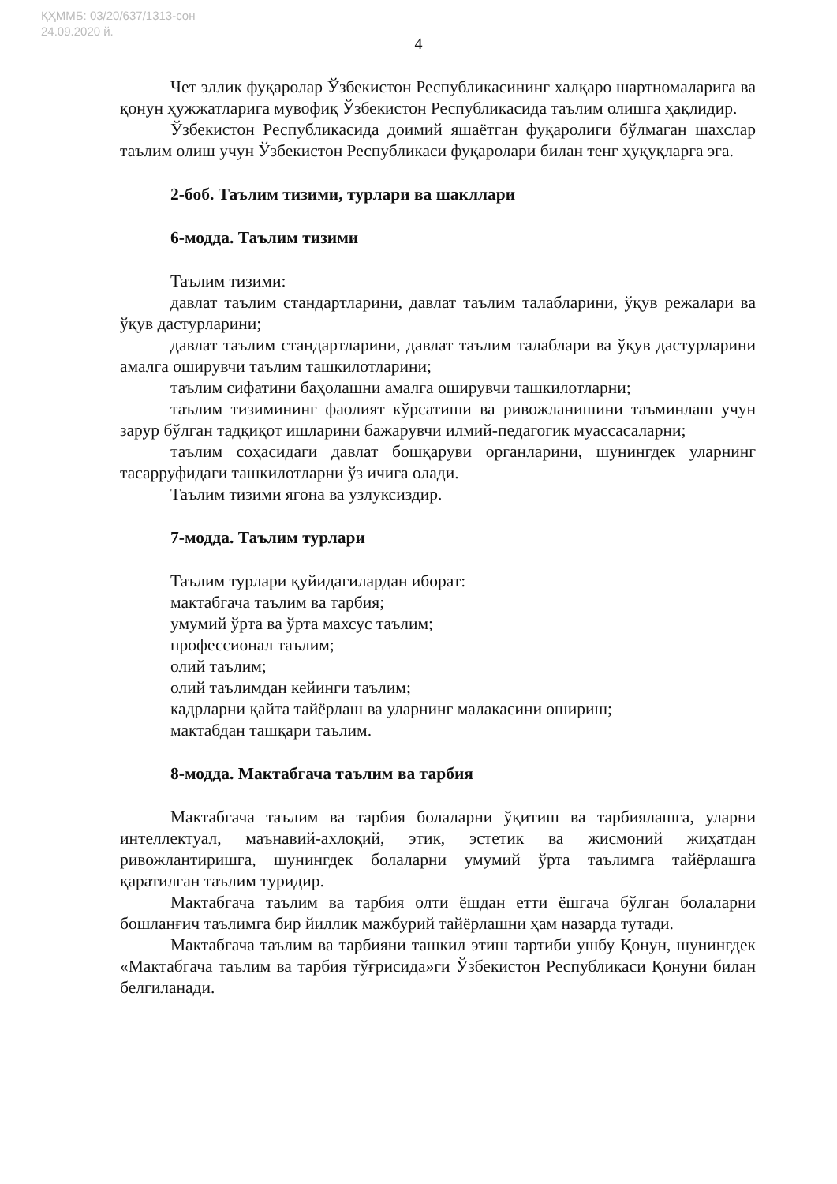ҚҲММБ: 03/20/637/1313-сон
24.09.2020 й.
4
Чет эллик фуқаролар Ўзбекистон Республикасининг халқаро шартномаларига ва қонун ҳужжатларига мувофиқ Ўзбекистон Республикасида таълим олишга ҳақлидир.
Ўзбекистон Республикасида доимий яшаётган фуқаролиги бўлмаган шахслар таълим олиш учун Ўзбекистон Республикаси фуқаролари билан тенг ҳуқуқларга эга.
2-боб. Таълим тизими, турлари ва шакллари
6-модда. Таълим тизими
Таълим тизими:
давлат таълим стандартларини, давлат таълим талабларини, ўқув режалари ва ўқув дастурларини;
давлат таълим стандартларини, давлат таълим талаблари ва ўқув дастурларини амалга оширувчи таълим ташкилотларини;
таълим сифатини баҳолашни амалга оширувчи ташкилотларни;
таълим тизимининг фаолият кўрсатиши ва ривожланишини таъминлаш учун зарур бўлган тадқиқот ишларини бажарувчи илмий-педагогик муассасаларни;
таълим соҳасидаги давлат бошқаруви органларини, шунингдек уларнинг тасарруфидаги ташкилотларни ўз ичига олади.
Таълим тизими ягона ва узлуксиздир.
7-модда. Таълим турлари
Таълим турлари қуйидагилардан иборат:
мактабгача таълим ва тарбия;
умумий ўрта ва ўрта махсус таълим;
профессионал таълим;
олий таълим;
олий таълимдан кейинги таълим;
кадрларни қайта тайёрлаш ва уларнинг малакасини ошириш;
мактабдан ташқари таълим.
8-модда. Мактабгача таълим ва тарбия
Мактабгача таълим ва тарбия болаларни ўқитиш ва тарбиялашга, уларни интеллектуал, маънавий-ахлоқий, этик, эстетик ва жисмоний жиҳатдан ривожлантиришга, шунингдек болаларни умумий ўрта таълимга тайёрлашга қаратилган таълим туридир.
Мактабгача таълим ва тарбия олти ёшдан етти ёшгача бўлган болаларни бошланғич таълимга бир йиллик мажбурий тайёрлашни ҳам назарда тутади.
Мактабгача таълим ва тарбияни ташкил этиш тартиби ушбу Қонун, шунингдек «Мактабгача таълим ва тарбия тўғрисида»ги Ўзбекистон Республикаси Қонуни билан белгиланади.